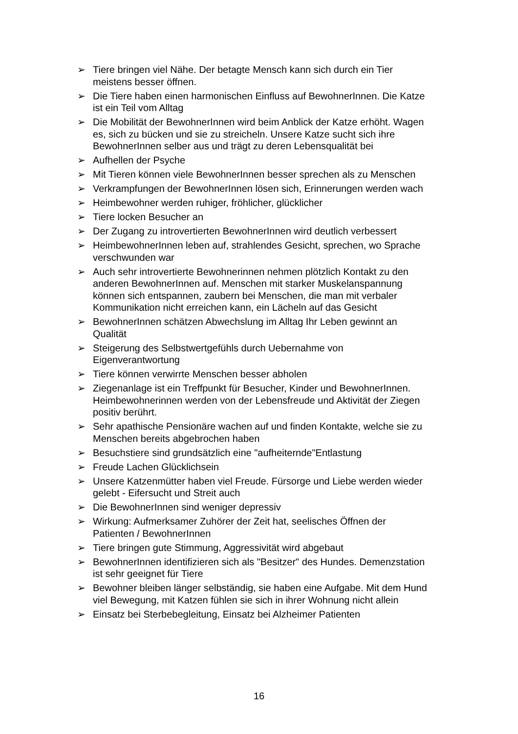➢ Tiere bringen viel Nähe. Der betagte Mensch kann sich durch ein Tier meistens besser öffnen.
➢ Die Tiere haben einen harmonischen Einfluss auf BewohnerInnen. Die Katze ist ein Teil vom Alltag
➢ Die Mobilität der BewohnerInnen wird beim Anblick der Katze erhöht. Wagen es, sich zu bücken und sie zu streicheln. Unsere Katze sucht sich ihre BewohnerInnen selber aus und trägt zu deren Lebensqualität bei
➢ Aufhellen der Psyche
➢ Mit Tieren können viele BewohnerInnen besser sprechen als zu Menschen
➢ Verkrampfungen der BewohnerInnen lösen sich, Erinnerungen werden wach
➢ Heimbewohner werden ruhiger, fröhlicher, glücklicher
➢ Tiere locken Besucher an
➢ Der Zugang zu introvertierten BewohnerInnen wird deutlich verbessert
➢ HeimbewohnerInnen leben auf, strahlendes Gesicht, sprechen, wo Sprache verschwunden war
➢ Auch sehr introvertierte Bewohnerinnen nehmen plötzlich Kontakt zu den anderen BewohnerInnen auf. Menschen mit starker Muskelanspannung können sich entspannen, zaubern bei Menschen, die man mit verbaler Kommunikation nicht erreichen kann, ein Lächeln auf das Gesicht
➢ BewohnerInnen schätzen Abwechslung im Alltag Ihr Leben gewinnt an Qualität
➢ Steigerung des Selbstwertgefühls durch Uebernahme von Eigenverantwortung
➢ Tiere können verwirrte Menschen besser abholen
➢ Ziegenanlage ist ein Treffpunkt für Besucher, Kinder und BewohnerInnen. Heimbewohnerinnen werden von der Lebensfreude und Aktivität der Ziegen positiv berührt.
➢ Sehr apathische Pensionäre wachen auf und finden Kontakte, welche sie zu Menschen bereits abgebrochen haben
➢ Besuchstiere sind grundsätzlich eine "aufheiternde"Entlastung
➢ Freude Lachen Glücklichsein
➢ Unsere Katzenmütter haben viel Freude. Fürsorge und Liebe werden wieder gelebt - Eifersucht und Streit auch
➢ Die BewohnerInnen sind weniger depressiv
➢ Wirkung: Aufmerksamer Zuhörer der Zeit hat, seelisches Öffnen der Patienten / BewohnerInnen
➢ Tiere bringen gute Stimmung, Aggressivität wird abgebaut
➢ BewohnerInnen identifizieren sich als "Besitzer" des Hundes. Demenzstation ist sehr geeignet für Tiere
➢ Bewohner bleiben länger selbständig, sie haben eine Aufgabe. Mit dem Hund viel Bewegung, mit Katzen fühlen sie sich in ihrer Wohnung nicht allein
➢ Einsatz bei Sterbebegleitung, Einsatz bei Alzheimer Patienten
16